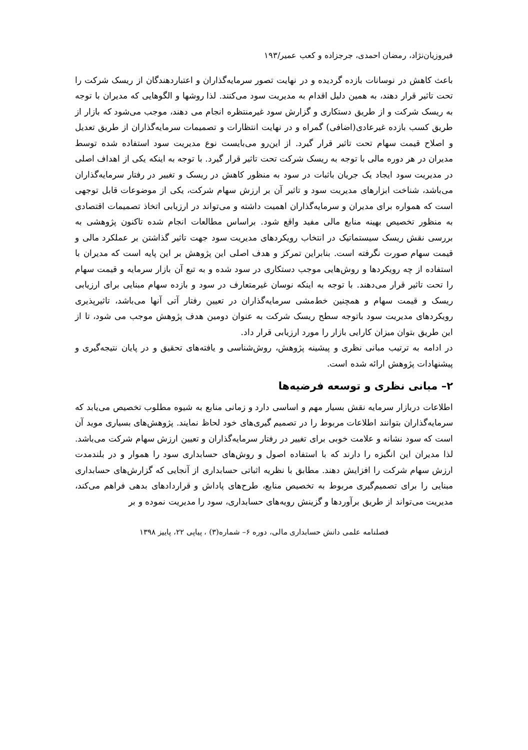فیروزیان‌نژاد، رمضان احمدی، جرجزاده و کعب عمیر/۱۹۳
باعث کاهش در نوسانات بازده گردیده و در نهایت تصور سرمایه‌گذاران و اعتباردهندگان از ریسک شرکت را تحت تاثیر قرار دهند، به همین دلیل اقدام به مدیریت سود می‌کنند. لذا روشها و الگوهایی که مدیران با توجه به ریسک شرکت و از طریق دستکاری و گزارش سود غیرمنتظره انجام می دهند، موجب می‌شود که بازار از طریق کسب بازده غیرعادی(اضافی) گمراه و در نهایت انتظارات و تصمیمات سرمایه‌گذاران از طریق تعدیل و اصلاح قیمت سهام تحت تاثیر قرار گیرد. از این‌رو می‌بایست نوع مدیریت سود استفاده شده توسط مدیران در هر دوره مالی با توجه به ریسک شرکت تحت تاثیر قرار گیرد. با توجه به اینکه یکی از اهداف اصلی در مدیریت سود ایجاد یک جریان باثبات در سود به منظور کاهش در ریسک و تغییر در رفتار سرمایه‌گذاران می‌باشد، شناخت ابزارهای مدیریت سود و تاثیر آن بر ارزش سهام شرکت، یکی از موضوعات قابل توجهی است که همواره برای مدیران و سرمایه‌گذاران اهمیت داشته و می‌تواند در ارزیابی اتخاذ تصمیمات اقتصادی به منظور تخصیص بهینه منابع مالی مفید واقع شود. براساس مطالعات انجام شده تاکنون پژوهشی به بررسی نقش ریسک سیستماتیک در انتخاب رویکردهای مدیریت سود جهت تاثیر گذاشتن بر عملکرد مالی و قیمت سهام صورت نگرفته است. بنابراین تمرکز و هدف اصلی این پژوهش بر این پایه است که مدیران با استفاده از چه رویکردها و روش‌هایی موجب دستکاری در سود شده و به تبع آن بازار سرمایه و قیمت سهام را تحت تاثیر قرار می‌دهند. با توجه به اینکه نوسان غیرمتعارف در سود و بازده سهام مبنایی برای ارزیابی ریسک و قیمت سهام و همچنین خط‌مشی سرمایه‌گذاران در تعیین رفتار آتی آنها می‌باشد، تاثیرپذیری رویکردهای مدیریت سود باتوجه سطح ریسک شرکت به عنوان دومین هدف پژوهش موجب می شود، تا از این طریق بتوان میزان کارایی بازار را مورد ارزیابی قرار داد.
در ادامه به ترتیب مبانی نظری و پیشینه پژوهش، روش‌شناسی و یافته‌های تحقیق و در پایان نتیجه‌گیری و پیشنهادات پژوهش ارائه شده است.
۲– مبانی نظری و توسعه فرضیه‌ها
اطلاعات دربازار سرمایه نقش بسیار مهم و اساسی دارد و زمانی منابع به شیوه مطلوب تخصیص می‌یابد که سرمایه‌گذاران بتوانند اطلاعات مربوط را در تصمیم گیری‌های خود لحاظ نمایند. پژوهش‌های بسیاری موید آن است که سود نشانه و علامت خوبی برای تغییر در رفتار سرمایه‌گذاران و تعیین ارزش سهام شرکت می‌باشد. لذا مدیران این انگیزه را دارند که با استفاده اصول و روش‌های حسابداری سود را هموار و در بلندمدت ارزش سهام شرکت را افزایش دهند. مطابق با نظریه اثباتی حسابداری از آنجایی که گزارش‌های حسابداری مبنایی را برای تصمیم‌گیری مربوط به تخصیص منابع، طرح‌های پاداش و قراردادهای بدهی فراهم می‌کند، مدیریت می‌تواند از طریق برآوردها و گزینش رویه‌های حسابداری، سود را مدیریت نموده و بر
فصلنامه علمی دانش حسابداری مالی، دوره ۶– شماره(۳) ، پیاپی ۲۲، پاییز ۱۳۹۸